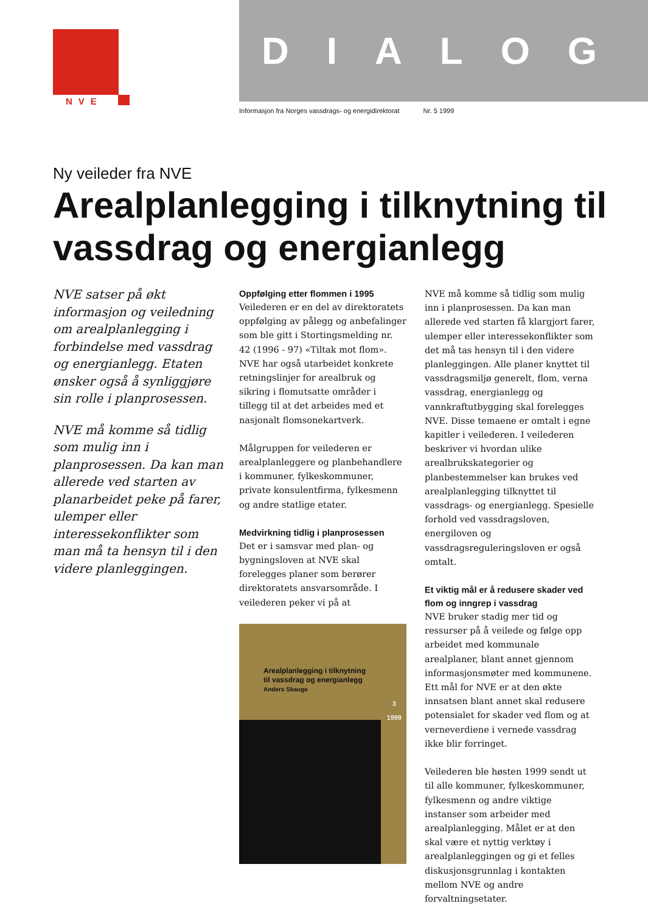NVE
DIALOG
Informasjon fra Norges vassdrags- og energidirektorat Nr. 5 1999
Ny veileder fra NVE
Arealplanlegging i tilknytning til vassdrag og energianlegg
NVE satser på økt informasjon og veiledning om arealplanlegging i forbindelse med vassdrag og energianlegg. Etaten ønsker også å synliggjøre sin rolle i planprosessen.
NVE må komme så tidlig som mulig inn i planprosessen. Da kan man allerede ved starten av planarbeidet peke på farer, ulemper eller interessekonflikter som man må ta hensyn til i den videre planleggingen.
Oppfølging etter flommen i 1995
Veilederen er en del av direktoratets oppfølging av pålegg og anbefalinger som ble gitt i Stortingsmelding nr. 42 (1996 - 97) «Tiltak mot flom». NVE har også utarbeidet konkrete retningslinjer for arealbruk og sikring i flomutsatte områder i tillegg til at det arbeides med et nasjonalt flomsonekartverk.
Målgruppen for veilederen er arealplanleggere og planbehandlere i kommuner, fylkeskommuner, private konsulentfirma, fylkesmenn og andre statlige etater.
Medvirkning tidlig i planprosessen
Det er i samsvar med plan- og bygningsloven at NVE skal forelegges planer som berører direktoratets ansvarsområde. I veilederen peker vi på at
Arealplanlegging i tilknytning
til vassdrag og energianlegg
Anders Skauge
3
1999
NVE må komme så tidlig som mulig inn i planprosessen. Da kan man allerede ved starten få klargjort farer, ulemper eller interessekonflikter som det må tas hensyn til i den videre planleggingen. Alle planer knyttet til vassdragsmiljø generelt, flom, verna vassdrag, energianlegg og vannkraftutbygging skal forelegges NVE. Disse temaene er omtalt i egne kapitler i veilederen. I veilederen beskriver vi hvordan ulike arealbrukskategorier og planbestemmelser kan brukes ved arealplanlegging tilknyttet til vassdrags- og energianlegg. Spesielle forhold ved vassdragsloven, energiloven og vassdragsreguleringsloven er også omtalt.
Et viktig mål er å redusere skader ved flom og inngrep i vassdrag
NVE bruker stadig mer tid og ressurser på å veilede og følge opp arbeidet med kommunale arealplaner, blant annet gjennom informasjonsmøter med kommunene. Ett mål for NVE er at den økte innsatsen blant annet skal redusere potensialet for skader ved flom og at verneverdiene i vernede vassdrag ikke blir forringet.
Veilederen ble høsten 1999 sendt ut til alle kommuner, fylkeskommuner, fylkesmenn og andre viktige instanser som arbeider med arealplanlegging. Målet er at den skal være et nyttig verktøy i arealplanleggingen og gi et felles diskusjonsgrunnlag i kontakten mellom NVE og andre forvaltningsetater.